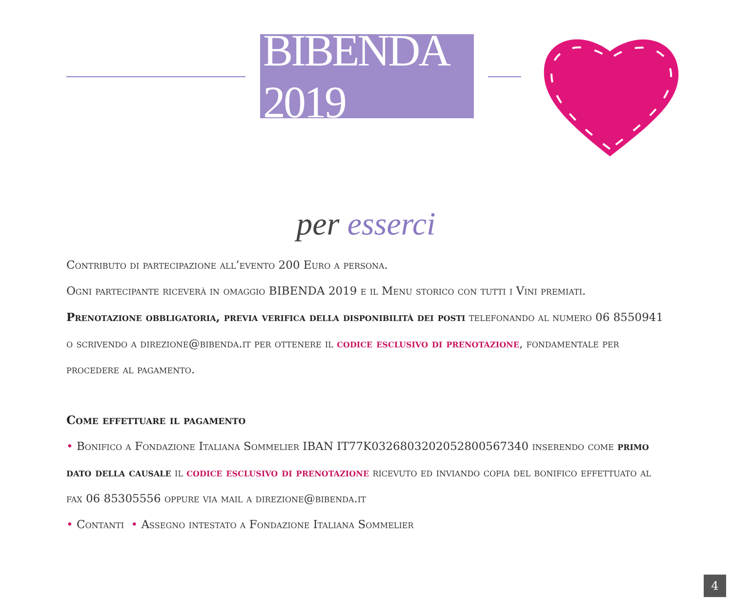BIBENDA 2019
per esserci
Contributo di partecipazione all’evento 200 Euro a persona.
Ogni partecipante riceverà in omaggio BIBENDA 2019 e il Menu storico con tutti i Vini premiati.
Prenotazione obbligatoria, previa verifica della disponibilità dei posti telefonando al numero 06 8550941 o scrivendo a direzione@bibenda.it per ottenere il codice esclusivo di prenotazione, fondamentale per procedere al pagamento.
Come effettuare il pagamento
• Bonifico a Fondazione Italiana Sommelier IBAN IT77K0326803202052800567340 inserendo come primo dato della causale il codice esclusivo di prenotazione ricevuto ed inviando copia del bonifico effettuato al fax 06 85305556 oppure via mail a direzione@bibenda.it
• Contanti • Assegno intestato a Fondazione Italiana Sommelier
4